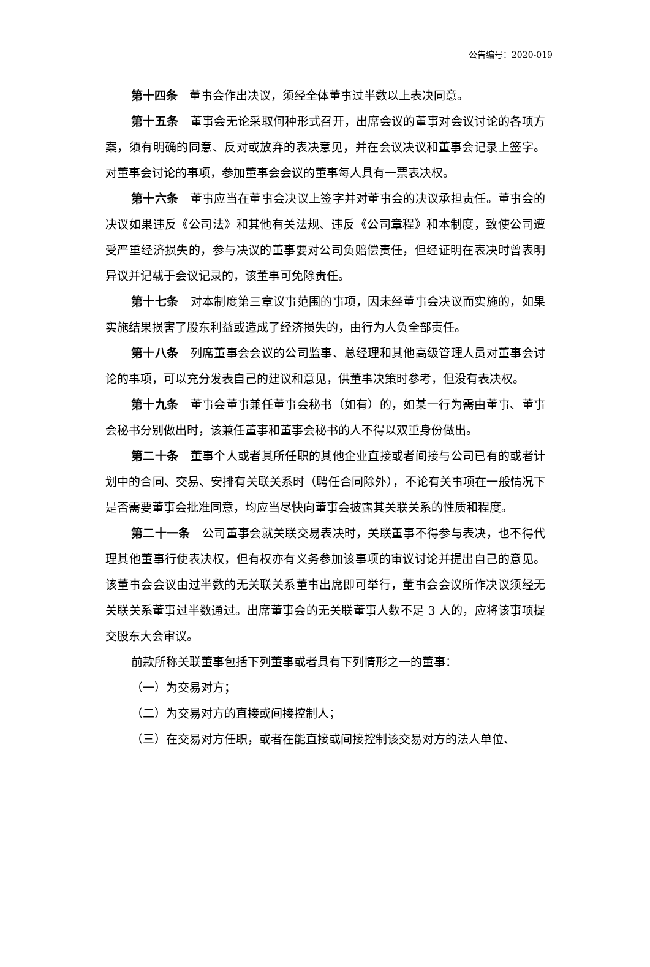公告编号：2020-019
第十四条　董事会作出决议，须经全体董事过半数以上表决同意。
第十五条　董事会无论采取何种形式召开，出席会议的董事对会议讨论的各项方案，须有明确的同意、反对或放弃的表决意见，并在会议决议和董事会记录上签字。对董事会讨论的事项，参加董事会会议的董事每人具有一票表决权。
第十六条　董事应当在董事会决议上签字并对董事会的决议承担责任。董事会的决议如果违反《公司法》和其他有关法规、违反《公司章程》和本制度，致使公司遭受严重经济损失的，参与决议的董事要对公司负赔偿责任，但经证明在表决时曾表明异议并记载于会议记录的，该董事可免除责任。
第十七条　对本制度第三章议事范围的事项，因未经董事会决议而实施的，如果实施结果损害了股东利益或造成了经济损失的，由行为人负全部责任。
第十八条　列席董事会会议的公司监事、总经理和其他高级管理人员对董事会讨论的事项，可以充分发表自己的建议和意见，供董事决策时参考，但没有表决权。
第十九条　董事会董事兼任董事会秘书（如有）的，如某一行为需由董事、董事会秘书分别做出时，该兼任董事和董事会秘书的人不得以双重身份做出。
第二十条　董事个人或者其所任职的其他企业直接或者间接与公司已有的或者计划中的合同、交易、安排有关联关系时（聘任合同除外），不论有关事项在一般情况下是否需要董事会批准同意，均应当尽快向董事会披露其关联关系的性质和程度。
第二十一条　公司董事会就关联交易表决时，关联董事不得参与表决，也不得代理其他董事行使表决权，但有权亦有义务参加该事项的审议讨论并提出自己的意见。该董事会会议由过半数的无关联关系董事出席即可举行，董事会会议所作决议须经无关联关系董事过半数通过。出席董事会的无关联董事人数不足 3 人的，应将该事项提交股东大会审议。
前款所称关联董事包括下列董事或者具有下列情形之一的董事：
（一）为交易对方；
（二）为交易对方的直接或间接控制人；
（三）在交易对方任职，或者在能直接或间接控制该交易对方的法人单位、